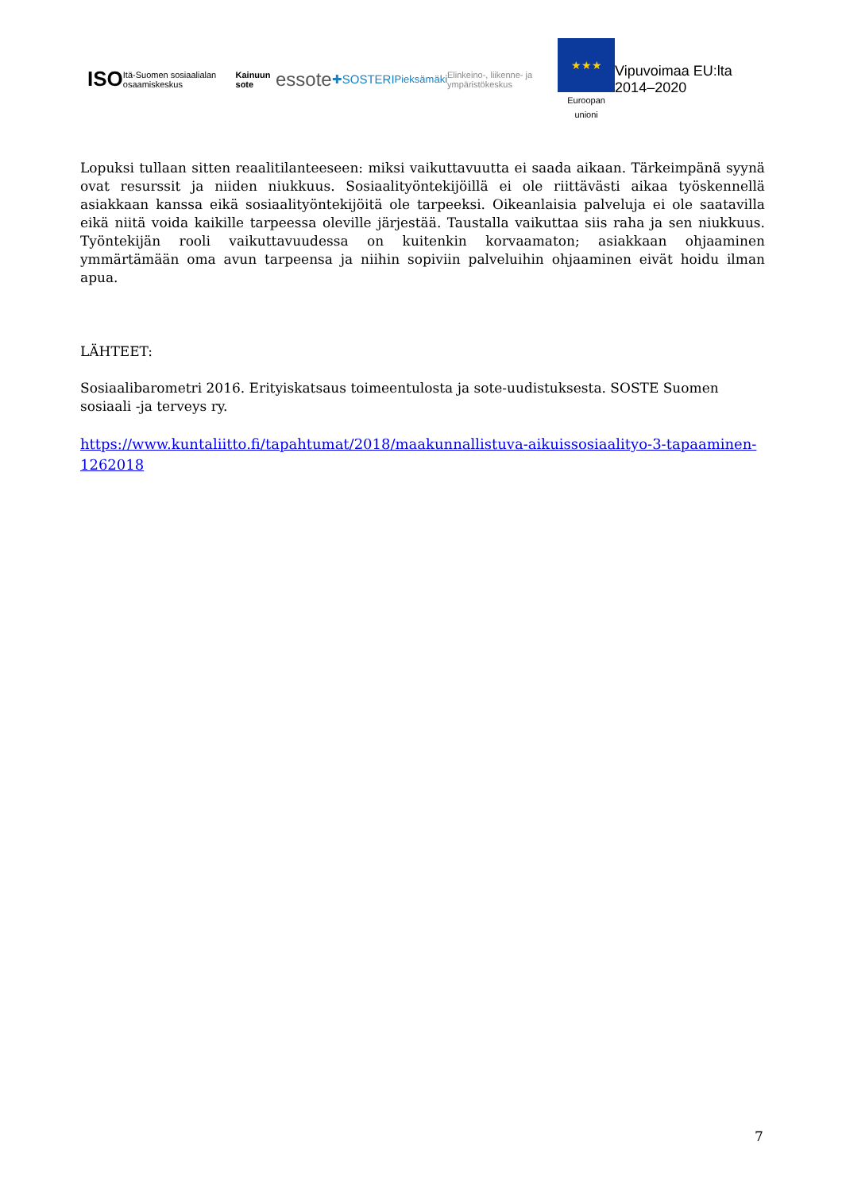ISO Itä-Suomen sosiaalialan osaamiskeskus Kainuun sote essote ✚SOSTERI Pieksämäki Elinkeino-, liikenne- ja ympäristökeskus
★★★
Euroopan unioni
Vipuvoimaa EU:lta 2014–2020
Lopuksi tullaan sitten reaalitilanteeseen: miksi vaikuttavuutta ei saada aikaan. Tärkeimpänä syynä ovat resurssit ja niiden niukkuus. Sosiaalityöntekijöillä ei ole riittävästi aikaa työskennellä asiakkaan kanssa eikä sosiaalityöntekijöitä ole tarpeeksi. Oikeanlaisia palveluja ei ole saatavilla eikä niitä voida kaikille tarpeessa oleville järjestää. Taustalla vaikuttaa siis raha ja sen niukkuus. Työntekijän rooli vaikuttavuudessa on kuitenkin korvaamaton; asiakkaan ohjaaminen ymmärtämään oma avun tarpeensa ja niihin sopiviin palveluihin ohjaaminen eivät hoidu ilman apua.
LÄHTEET:
Sosiaalibarometri 2016. Erityiskatsaus toimeentulosta ja sote-uudistuksesta. SOSTE Suomen
sosiaali -ja terveys ry.
https://www.kuntaliitto.fi/tapahtumat/2018/maakunnallistuva-aikuissosiaalityo-3-tapaaminen-1262018
7